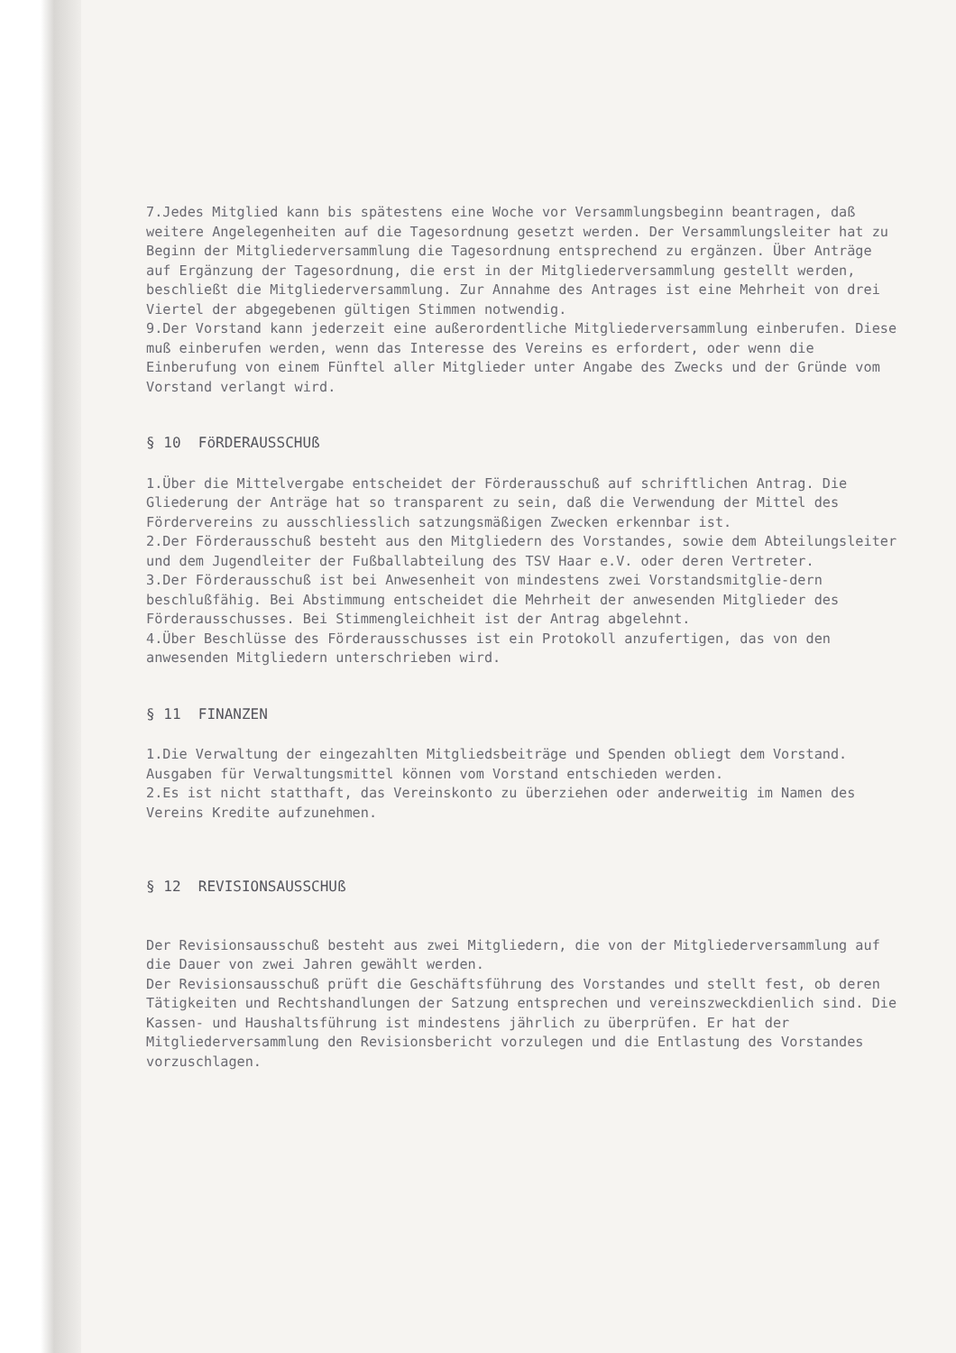7.Jedes Mitglied kann bis spätestens eine Woche vor Versammlungsbeginn beantragen, daß weitere Angelegenheiten auf die Tagesordnung gesetzt werden. Der Versammlungsleiter hat zu Beginn der Mitgliederversammlung die Tagesordnung entsprechend zu ergänzen. Über Anträge auf Ergänzung der Tagesordnung, die erst in der Mitgliederversammlung gestellt werden, beschließt die Mitgliederversammlung. Zur Annahme des Antrages ist eine Mehrheit von drei Viertel der abgegebenen gültigen Stimmen notwendig.
9.Der Vorstand kann jederzeit eine außerordentliche Mitgliederversammlung einberufen. Diese muß einberufen werden, wenn das Interesse des Vereins es erfordert, oder wenn die Einberufung von einem Fünftel aller Mitglieder unter Angabe des Zwecks und der Gründe vom Vorstand verlangt wird.
§ 10 FöRDERAUSSCHUß
1.Über die Mittelvergabe entscheidet der Förderausschuß auf schriftlichen Antrag. Die Gliederung der Anträge hat so transparent zu sein, daß die Verwendung der Mittel des Fördervereins zu ausschliesslich satzungsmäßigen Zwecken erkennbar ist.
2.Der Förderausschuß besteht aus den Mitgliedern des Vorstandes, sowie dem Abteilungsleiter und dem Jugendleiter der Fußballabteilung des TSV Haar e.V. oder deren Vertreter.
3.Der Förderausschuß ist bei Anwesenheit von mindestens zwei Vorstandsmitglie-dern beschlußfähig. Bei Abstimmung entscheidet die Mehrheit der anwesenden Mitglieder des Förderausschusses. Bei Stimmengleichheit ist der Antrag abgelehnt.
4.Über Beschlüsse des Förderausschusses ist ein Protokoll anzufertigen, das von den anwesenden Mitgliedern unterschrieben wird.
§ 11 FINANZEN
1.Die Verwaltung der eingezahlten Mitgliedsbeiträge und Spenden obliegt dem Vorstand. Ausgaben für Verwaltungsmittel können vom Vorstand entschieden werden.
2.Es ist nicht statthaft, das Vereinskonto zu überziehen oder anderweitig im Namen des Vereins Kredite aufzunehmen.
§ 12 REVISIONSAUSSCHUß
Der Revisionsausschuß besteht aus zwei Mitgliedern, die von der Mitgliederversammlung auf die Dauer von zwei Jahren gewählt werden.
Der Revisionsausschuß prüft die Geschäftsführung des Vorstandes und stellt fest, ob deren Tätigkeiten und Rechtshandlungen der Satzung entsprechen und vereinszweckdienlich sind. Die Kassen- und Haushaltsführung ist mindestens jährlich zu überprüfen. Er hat der Mitgliederversammlung den Revisionsbericht vorzulegen und die Entlastung des Vorstandes vorzuschlagen.